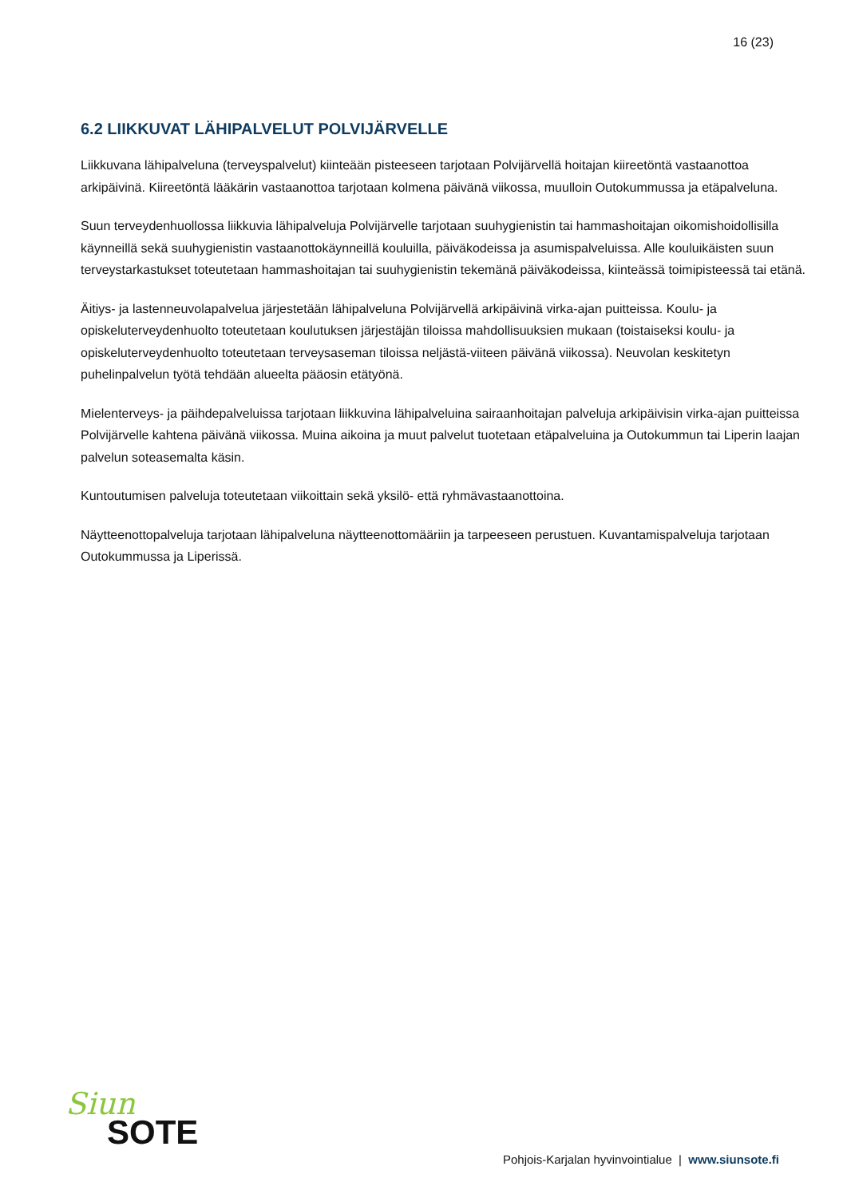16 (23)
6.2 LIIKKUVAT LÄHIPALVELUT POLVIJÄRVELLE
Liikkuvana lähipalveluna (terveyspalvelut) kiinteään pisteeseen tarjotaan Polvijärvellä hoitajan kiireetöntä vastaanottoa arkipäivinä. Kiireetöntä lääkärin vastaanottoa tarjotaan kolmena päivänä viikossa, muulloin Outokummussa ja etäpalveluna.
Suun terveydenhuollossa liikkuvia lähipalveluja Polvijärvelle tarjotaan suuhygienistin tai hammashoitajan oikomishoidollisilla käynneillä sekä suuhygienistin vastaanottokäynneillä kouluilla, päiväkodeissa ja asumispalveluissa. Alle kouluikäisten suun terveystarkastukset toteutetaan hammashoitajan tai suuhygienistin tekemänä päiväkodeissa, kiinteässä toimipisteessä tai etänä.
Äitiys- ja lastenneuvolapalvelua järjestetään lähipalveluna Polvijärvellä arkipäivinä virka-ajan puitteissa. Koulu- ja opiskeluterveydenhuolto toteutetaan koulutuksen järjestäjän tiloissa mahdollisuuksien mukaan (toistaiseksi koulu- ja opiskeluterveydenhuolto toteutetaan terveysaseman tiloissa neljästä-viiteen päivänä viikossa). Neuvolan keskitetyn puhelinpalvelun työtä tehdään alueelta pääosin etätyönä.
Mielenterveys- ja päihdepalveluissa tarjotaan liikkuvina lähipalveluina sairaanhoitajan palveluja arkipäivisin virka-ajan puitteissa Polvijärvelle kahtena päivänä viikossa. Muina aikoina ja muut palvelut tuotetaan etäpalveluina ja Outokummun tai Liperin laajan palvelun soteasemalta käsin.
Kuntoutumisen palveluja toteutetaan viikoittain sekä yksilö- että ryhmävastaanottoina.
Näytteenottopalveluja tarjotaan lähipalveluna näytteenottomääriin ja tarpeeseen perustuen. Kuvantamispalveluja tarjotaan Outokummussa ja Liperissä.
Siun
SOTE
Pohjois-Karjalan hyvinvointialue | www.siunsote.fi